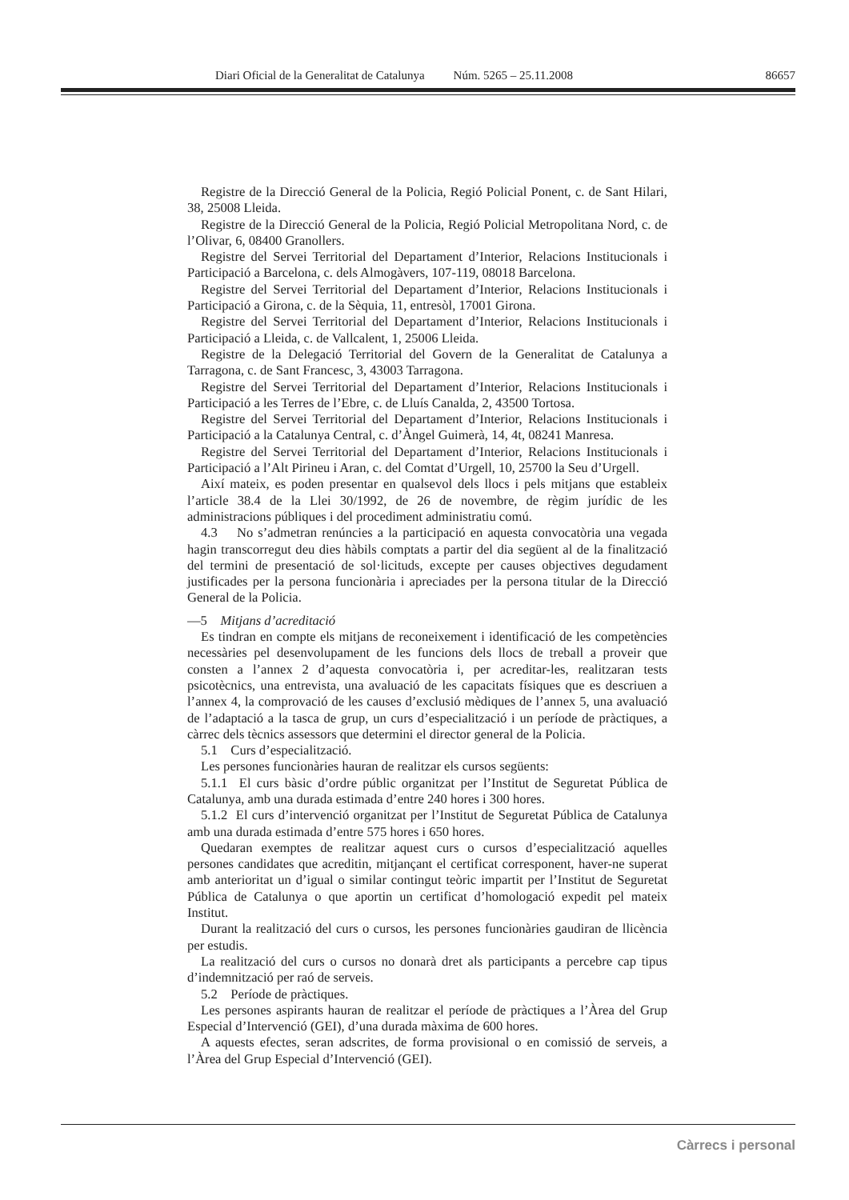Diari Oficial de la Generalitat de Catalunya Núm. 5265 – 25.11.2008 86657
Registre de la Direcció General de la Policia, Regió Policial Ponent, c. de Sant Hilari, 38, 25008 Lleida.
Registre de la Direcció General de la Policia, Regió Policial Metropolitana Nord, c. de l’Olivar, 6, 08400 Granollers.
Registre del Servei Territorial del Departament d’Interior, Relacions Institucionals i Participació a Barcelona, c. dels Almogàvers, 107-119, 08018 Barcelona.
Registre del Servei Territorial del Departament d’Interior, Relacions Institucionals i Participació a Girona, c. de la Sèquia, 11, entresòl, 17001 Girona.
Registre del Servei Territorial del Departament d’Interior, Relacions Institucionals i Participació a Lleida, c. de Vallcalent, 1, 25006 Lleida.
Registre de la Delegació Territorial del Govern de la Generalitat de Catalunya a Tarragona, c. de Sant Francesc, 3, 43003 Tarragona.
Registre del Servei Territorial del Departament d’Interior, Relacions Institucionals i Participació a les Terres de l’Ebre, c. de Lluís Canalda, 2, 43500 Tortosa.
Registre del Servei Territorial del Departament d’Interior, Relacions Institucionals i Participació a la Catalunya Central, c. d’Àngel Guimerà, 14, 4t, 08241 Manresa.
Registre del Servei Territorial del Departament d’Interior, Relacions Institucionals i Participació a l’Alt Pirineu i Aran, c. del Comtat d’Urgell, 10, 25700 la Seu d’Urgell.
Així mateix, es poden presentar en qualsevol dels llocs i pels mitjans que estableix l’article 38.4 de la Llei 30/1992, de 26 de novembre, de règim jurídic de les administracions públiques i del procediment administratiu comú.
4.3 No s’admetran renúncies a la participació en aquesta convocatòria una vegada hagin transcorregut deu dies hàbils comptats a partir del dia següent al de la finalització del termini de presentació de sol·licituds, excepte per causes objectives degudament justificades per la persona funcionària i apreciades per la persona titular de la Direcció General de la Policia.
—5 Mitjans d’acreditació
Es tindran en compte els mitjans de reconeixement i identificació de les competències necessàries pel desenvolupament de les funcions dels llocs de treball a proveir que consten a l’annex 2 d’aquesta convocatòria i, per acreditar-les, realitzaran tests psicotècnics, una entrevista, una avaluació de les capacitats físiques que es descriuen a l’annex 4, la comprovació de les causes d’exclusió mèdiques de l’annex 5, una avaluació de l’adaptació a la tasca de grup, un curs d’especialització i un període de pràctiques, a càrrec dels tècnics assessors que determini el director general de la Policia.
5.1 Curs d’especialització.
Les persones funcionàries hauran de realitzar els cursos següents:
5.1.1 El curs bàsic d’ordre públic organitzat per l’Institut de Seguretat Pública de Catalunya, amb una durada estimada d’entre 240 hores i 300 hores.
5.1.2 El curs d’intervenció organitzat per l’Institut de Seguretat Pública de Catalunya amb una durada estimada d’entre 575 hores i 650 hores.
Quedaran exemptes de realitzar aquest curs o cursos d’especialització aquelles persones candidates que acreditin, mitjançant el certificat corresponent, haver-ne superat amb anterioritat un d’igual o similar contingut teòric impartit per l’Institut de Seguretat Pública de Catalunya o que aportin un certificat d’homologació expedit pel mateix Institut.
Durant la realització del curs o cursos, les persones funcionàries gaudiran de llicència per estudis.
La realització del curs o cursos no donarà dret als participants a percebre cap tipus d’indemnització per raó de serveis.
5.2 Període de pràctiques.
Les persones aspirants hauran de realitzar el període de pràctiques a l’Àrea del Grup Especial d’Intervenció (GEI), d’una durada màxima de 600 hores.
A aquests efectes, seran adscrites, de forma provisional o en comissió de serveis, a l’Àrea del Grup Especial d’Intervenció (GEI).
Càrrecs i personal